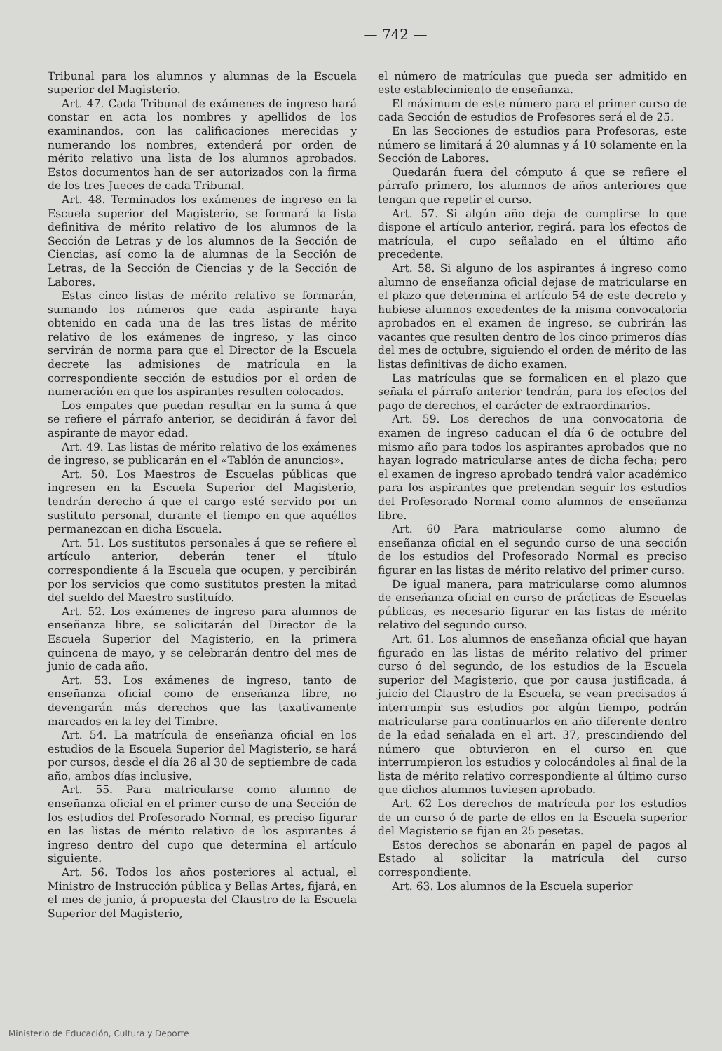— 742 —
Tribunal para los alumnos y alumnas de la Escuela superior del Magisterio.
Art. 47. Cada Tribunal de exámenes de ingreso hará constar en acta los nombres y apellidos de los examinandos, con las calificaciones merecidas y numerando los nombres, extenderá por orden de mérito relativo una lista de los alumnos aprobados. Estos documentos han de ser autorizados con la firma de los tres Jueces de cada Tribunal.
Art. 48. Terminados los exámenes de ingreso en la Escuela superior del Magisterio, se formará la lista definitiva de mérito relativo de los alumnos de la Sección de Letras y de los alumnos de la Sección de Ciencias, así como la de alumnas de la Sección de Letras, de la Sección de Ciencias y de la Sección de Labores.
Estas cinco listas de mérito relativo se formarán, sumando los números que cada aspirante haya obtenido en cada una de las tres listas de mérito relativo de los exámenes de ingreso, y las cinco servirán de norma para que el Director de la Escuela decrete las admisiones de matrícula en la correspondiente sección de estudios por el orden de numeración en que los aspirantes resulten colocados.
Los empates que puedan resultar en la suma á que se refiere el párrafo anterior, se decidirán á favor del aspirante de mayor edad.
Art. 49. Las listas de mérito relativo de los exámenes de ingreso, se publicarán en el «Tablón de anuncios».
Art. 50. Los Maestros de Escuelas públicas que ingresen en la Escuela Superior del Magisterio, tendrán derecho á que el cargo esté servido por un sustituto personal, durante el tiempo en que aquéllos permanezcan en dicha Escuela.
Art. 51. Los sustitutos personales á que se refiere el artículo anterior, deberán tener el título correspondiente á la Escuela que ocupen, y percibirán por los servicios que como sustitutos presten la mitad del sueldo del Maestro sustituído.
Art. 52. Los exámenes de ingreso para alumnos de enseñanza libre, se solicitarán del Director de la Escuela Superior del Magisterio, en la primera quincena de mayo, y se celebrarán dentro del mes de junio de cada año.
Art. 53. Los exámenes de ingreso, tanto de enseñanza oficial como de enseñanza libre, no devengarán más derechos que las taxativamente marcados en la ley del Timbre.
Art. 54. La matrícula de enseñanza oficial en los estudios de la Escuela Superior del Magisterio, se hará por cursos, desde el día 26 al 30 de septiembre de cada año, ambos días inclusive.
Art. 55. Para matricularse como alumno de enseñanza oficial en el primer curso de una Sección de los estudios del Profesorado Normal, es preciso figurar en las listas de mérito relativo de los aspirantes á ingreso dentro del cupo que determina el artículo siguiente.
Art. 56. Todos los años posteriores al actual, el Ministro de Instrucción pública y Bellas Artes, fijará, en el mes de junio, á propuesta del Claustro de la Escuela Superior del Magisterio,
el número de matrículas que pueda ser admitido en este establecimiento de enseñanza.
El máximum de este número para el primer curso de cada Sección de estudios de Profesores será el de 25.
En las Secciones de estudios para Profesoras, este número se limitará á 20 alumnas y á 10 solamente en la Sección de Labores.
Quedarán fuera del cómputo á que se refiere el párrafo primero, los alumnos de años anteriores que tengan que repetir el curso.
Art. 57. Si algún año deja de cumplirse lo que dispone el artículo anterior, regirá, para los efectos de matrícula, el cupo señalado en el último año precedente.
Art. 58. Si alguno de los aspirantes á ingreso como alumno de enseñanza oficial dejase de matricularse en el plazo que determina el artículo 54 de este decreto y hubiese alumnos excedentes de la misma convocatoria aprobados en el examen de ingreso, se cubrirán las vacantes que resulten dentro de los cinco primeros días del mes de octubre, siguiendo el orden de mérito de las listas definitivas de dicho examen.
Las matrículas que se formalicen en el plazo que señala el párrafo anterior tendrán, para los efectos del pago de derechos, el carácter de extraordinarios.
Art. 59. Los derechos de una convocatoria de examen de ingreso caducan el día 6 de octubre del mismo año para todos los aspirantes aprobados que no hayan logrado matricularse antes de dicha fecha; pero el examen de ingreso aprobado tendrá valor académico para los aspirantes que pretendan seguir los estudios del Profesorado Normal como alumnos de enseñanza libre.
Art. 60 Para matricularse como alumno de enseñanza oficial en el segundo curso de una sección de los estudios del Profesorado Normal es preciso figurar en las listas de mérito relativo del primer curso.
De igual manera, para matricularse como alumnos de enseñanza oficial en curso de prácticas de Escuelas públicas, es necesario figurar en las listas de mérito relativo del segundo curso.
Art. 61. Los alumnos de enseñanza oficial que hayan figurado en las listas de mérito relativo del primer curso ó del segundo, de los estudios de la Escuela superior del Magisterio, que por causa justificada, á juicio del Claustro de la Escuela, se vean precisados á interrumpir sus estudios por algún tiempo, podrán matricularse para continuarlos en año diferente dentro de la edad señalada en el art. 37, prescindiendo del número que obtuvieron en el curso en que interrumpieron los estudios y colocándoles al final de la lista de mérito relativo correspondiente al último curso que dichos alumnos tuviesen aprobado.
Art. 62 Los derechos de matrícula por los estudios de un curso ó de parte de ellos en la Escuela superior del Magisterio se fijan en 25 pesetas.
Estos derechos se abonarán en papel de pagos al Estado al solicitar la matrícula del curso correspondiente.
Art. 63. Los alumnos de la Escuela superior
Ministerio de Educación, Cultura y Deporte